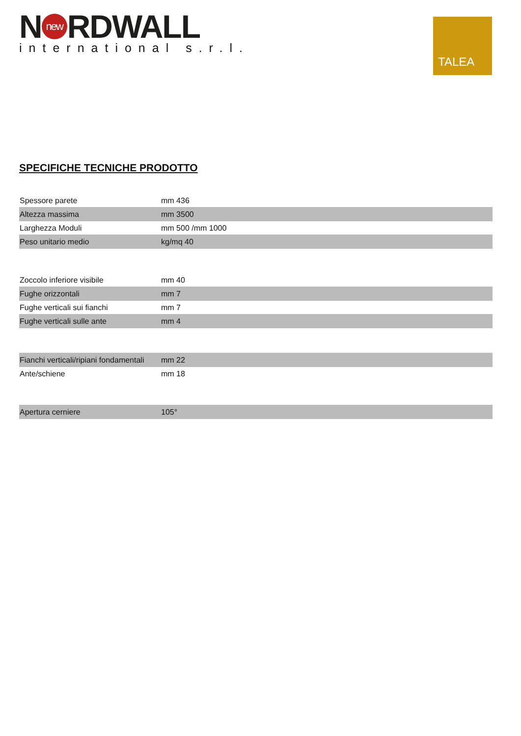N new RDWALL
international s.r.l.
TALEA
SPECIFICHE TECNICHE PRODOTTO
| Spessore parete | mm 436 |
| Altezza massima | mm 3500 |
| Larghezza Moduli | mm 500 /mm 1000 |
| Peso unitario medio | kg/mq 40 |
| Zoccolo inferiore visibile | mm 40 |
| Fughe orizzontali | mm 7 |
| Fughe verticali sui fianchi | mm 7 |
| Fughe verticali sulle ante | mm 4 |
| Fianchi verticali/ripiani fondamentali | mm 22 |
| Ante/schiene | mm 18 |
| Apertura cerniere | 105° |